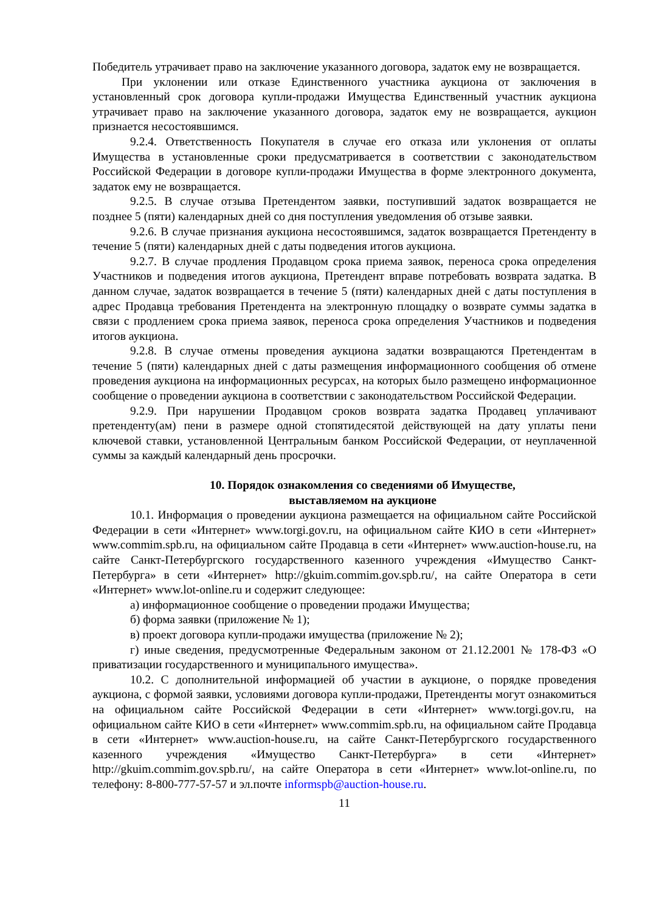Победитель утрачивает право на заключение указанного договора, задаток ему не возвращается.
При уклонении или отказе Единственного участника аукциона от заключения в установленный срок договора купли-продажи Имущества Единственный участник аукциона утрачивает право на заключение указанного договора, задаток ему не возвращается, аукцион признается несостоявшимся.
9.2.4. Ответственность Покупателя в случае его отказа или уклонения от оплаты Имущества в установленные сроки предусматривается в соответствии с законодательством Российской Федерации в договоре купли-продажи Имущества в форме электронного документа, задаток ему не возвращается.
9.2.5. В случае отзыва Претендентом заявки, поступивший задаток возвращается не позднее 5 (пяти) календарных дней со дня поступления уведомления об отзыве заявки.
9.2.6. В случае признания аукциона несостоявшимся, задаток возвращается Претенденту в течение 5 (пяти) календарных дней с даты подведения итогов аукциона.
9.2.7. В случае продления Продавцом срока приема заявок, переноса срока определения Участников и подведения итогов аукциона, Претендент вправе потребовать возврата задатка. В данном случае, задаток возвращается в течение 5 (пяти) календарных дней с даты поступления в адрес Продавца требования Претендента на электронную площадку о возврате суммы задатка в связи с продлением срока приема заявок, переноса срока определения Участников и подведения итогов аукциона.
9.2.8. В случае отмены проведения аукциона задатки возвращаются Претендентам в течение 5 (пяти) календарных дней с даты размещения информационного сообщения об отмене проведения аукциона на информационных ресурсах, на которых было размещено информационное сообщение о проведении аукциона в соответствии с законодательством Российской Федерации.
9.2.9. При нарушении Продавцом сроков возврата задатка Продавец уплачивают претенденту(ам) пени в размере одной стопятидесятой действующей на дату уплаты пени ключевой ставки, установленной Центральным банком Российской Федерации, от неуплаченной суммы за каждый календарный день просрочки.
10. Порядок ознакомления со сведениями об Имуществе,
выставляемом на аукционе
10.1. Информация о проведении аукциона размещается на официальном сайте Российской Федерации в сети «Интернет» www.torgi.gov.ru, на официальном сайте КИО в сети «Интернет» www.commim.spb.ru, на официальном сайте Продавца в сети «Интернет» www.auction-house.ru, на сайте Санкт-Петербургского государственного казенного учреждения «Имущество Санкт-Петербурга» в сети «Интернет» http://gkuim.commim.gov.spb.ru/, на сайте Оператора в сети «Интернет» www.lot-online.ru и содержит следующее:
а) информационное сообщение о проведении продажи Имущества;
б) форма заявки (приложение № 1);
в) проект договора купли-продажи имущества (приложение № 2);
г) иные сведения, предусмотренные Федеральным законом от 21.12.2001 № 178-ФЗ «О приватизации государственного и муниципального имущества».
10.2. С дополнительной информацией об участии в аукционе, о порядке проведения аукциона, с формой заявки, условиями договора купли-продажи, Претенденты могут ознакомиться на официальном сайте Российской Федерации в сети «Интернет» www.torgi.gov.ru, на официальном сайте КИО в сети «Интернет» www.commim.spb.ru, на официальном сайте Продавца в сети «Интернет» www.auction-house.ru, на сайте Санкт-Петербургского государственного казенного учреждения «Имущество Санкт-Петербурга» в сети «Интернет» http://gkuim.commim.gov.spb.ru/, на сайте Оператора в сети «Интернет» www.lot-online.ru, по телефону: 8-800-777-57-57 и эл.почте informspb@auction-house.ru.
11